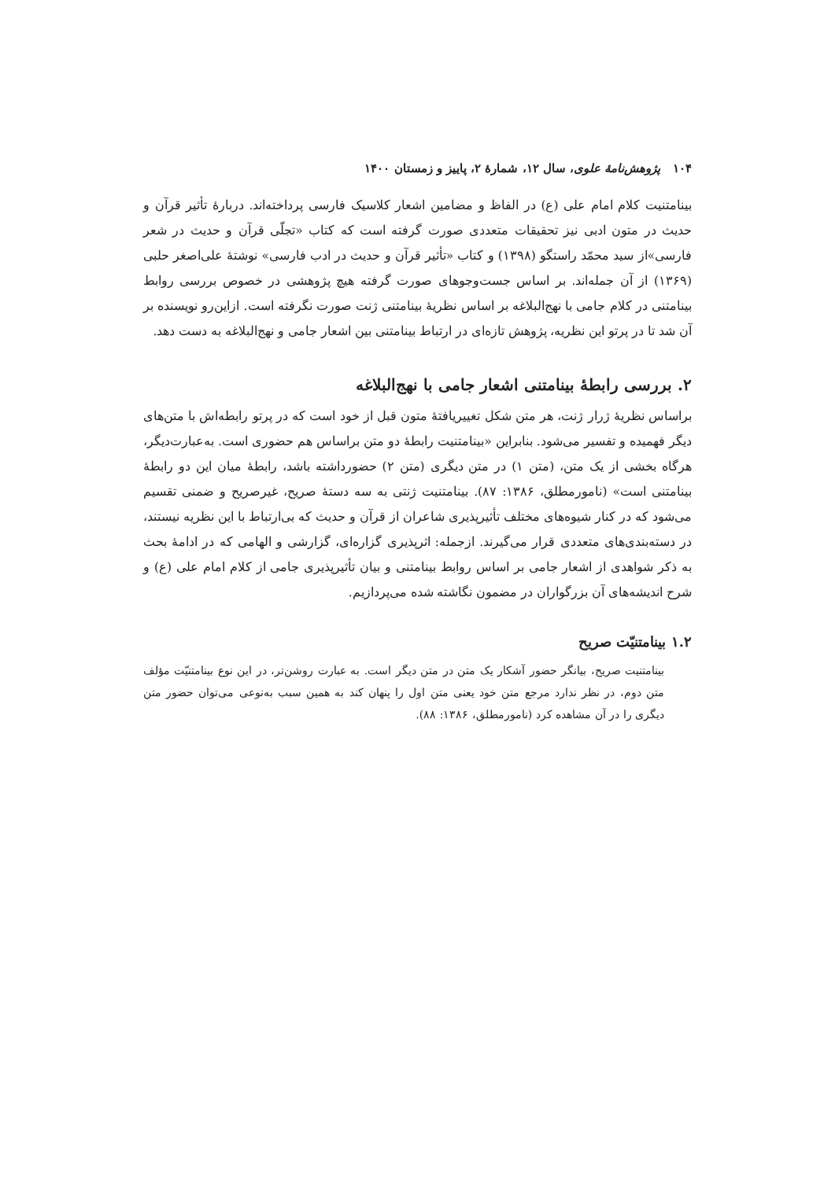۱۰۴ پژوهش‌نامهٔ علوی، سال ۱۲، شمارهٔ ۲، پاییز و زمستان ۱۴۰۰
بینامتنیت کلام امام علی (ع) در الفاظ و مضامین اشعار کلاسیک فارسی پرداخته‌اند. دربارهٔ تأثیر قرآن و حدیث در متون ادبی نیز تحقیقات متعددی صورت گرفته است که کتاب «تجلّی قرآن و حدیث در شعر فارسی»از سید محمّد راستگو (۱۳۹۸) و کتاب «تأثیر قرآن و حدیث در ادب فارسی» نوشتهٔ علی‌اصغر حلبی (۱۳۶۹) از آن جمله‌اند. بر اساس جست‌وجوهای صورت گرفته هیچ پژوهشی در خصوص بررسی روابط بینامتنی در کلام جامی با نهج‌البلاغه بر اساس نظریهٔ بینامتنی ژنت صورت نگرفته است. ازاین‌رو نویسنده بر آن شد تا در پرتو این نظریه، پژوهش تازه‌ای در ارتباط بینامتنی بین اشعار جامی و نهج‌البلاغه به دست دهد.
۲. بررسی رابطهٔ بینامتنی اشعار جامی با نهج‌البلاغه
براساس نظریهٔ ژرار ژنت، هر متن شکل تغییریافتهٔ متون قبل از خود است که در پرتو رابطه‌اش با متن‌های دیگر فهمیده و تفسیر می‌شود. بنابراین «بینامتنیت رابطهٔ دو متن براساس هم حضوری است. به‌عبارت‌دیگر، هرگاه بخشی از یک متن، (متن ۱) در متن دیگری (متن ۲) حضورداشته باشد، رابطهٔ میان این دو رابطهٔ بینامتنی است» (نامورمطلق، ۱۳۸۶: ۸۷). بینامتنیت ژنتی به سه دستهٔ صریح، غیرصریح و ضمنی تقسیم می‌شود که در کنار شیوه‌های مختلف تأثیرپذیری شاعران از قرآن و حدیث که بی‌ارتباط با این نظریه نیستند، در دسته‌بندی‌های متعددی قرار می‌گیرند. ازجمله: اثرپذیری گزاره‌ای، گزارشی و الهامی که در ادامهٔ بحث به ذکر شواهدی از اشعار جامی بر اساس روابط بینامتنی و بیان تأثیرپذیری جامی از کلام امام علی (ع) و شرح اندیشه‌های آن بزرگواران در مضمون نگاشته شده می‌پردازیم.
۱.۲ بینامتنیّت صریح
بینامتنیت صریح، بیانگر حضور آشکار یک متن در متن دیگر است. به عبارت روشن‌تر، در این نوع بینامتنیّت مؤلف متن دوم، در نظر ندارد مرجع متن خود یعنی متن اول را پنهان کند به همین سبب به‌نوعی می‌توان حضور متن دیگری را در آن مشاهده کرد (نامورمطلق، ۱۳۸۶: ۸۸).